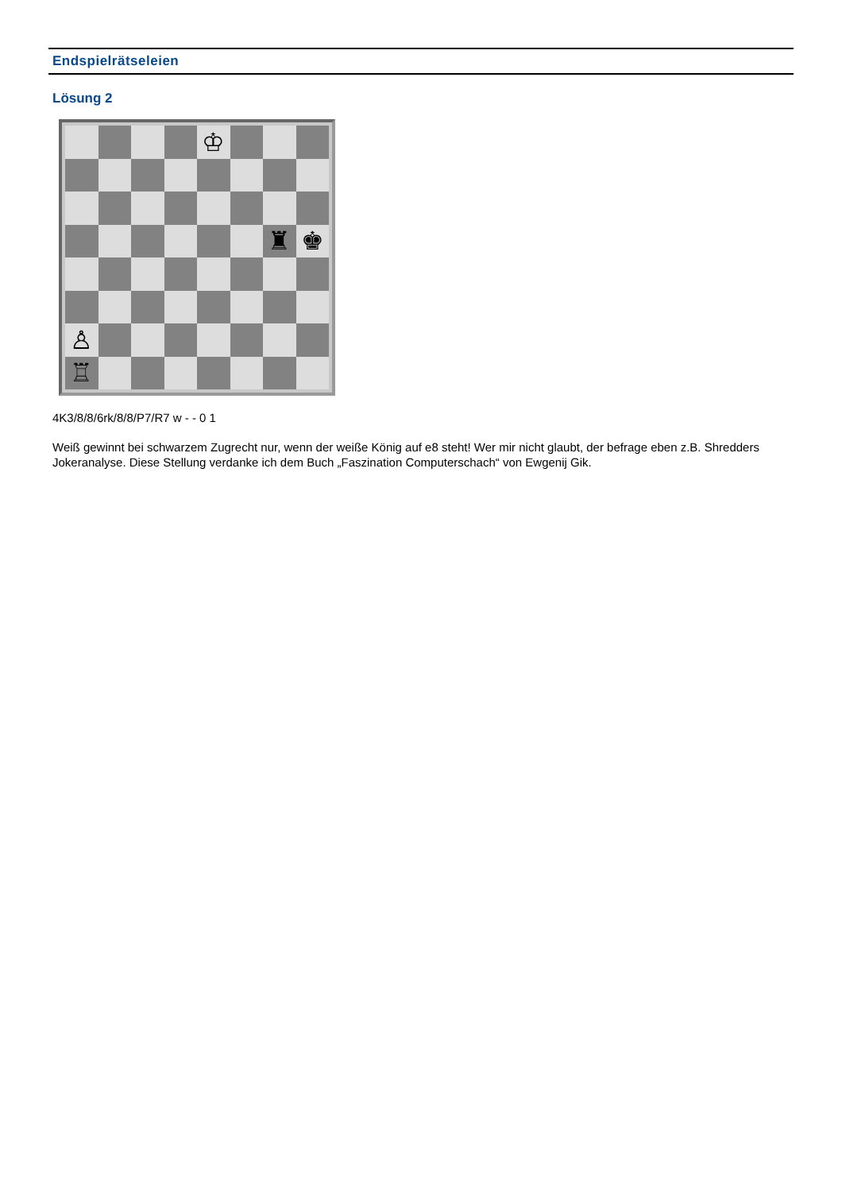Endspielrätseleien
Lösung 2
♔
♜
♚
♙
♖
4K3/8/8/6rk/8/8/P7/R7 w - - 0 1
Weiß gewinnt bei schwarzem Zugrecht nur, wenn der weiße König auf e8 steht! Wer mir nicht glaubt, der befrage eben z.B. Shredders Jokeranalyse. Diese Stellung verdanke ich dem Buch „Faszination Computerschach“ von Ewgenij Gik.